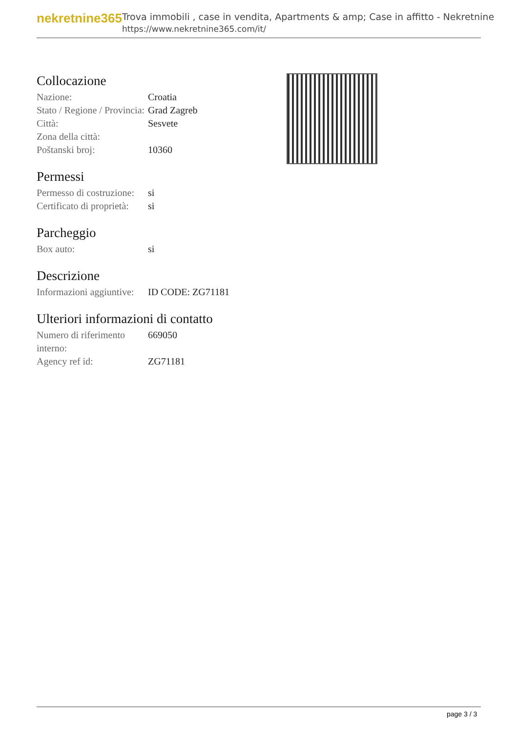nekretnine365
Trova immobili , case in vendita, Apartments & amp; Case in affitto - Nekretnine
https://www.nekretnine365.com/it/
Collocazione
| Nazione: | Croatia |
| Stato / Regione / Provincia: | Grad Zagreb |
| Città: | Sesvete |
| Zona della città: | |
| Poštanski broj: | 10360 |
Permessi
| Permesso di costruzione: | si |
| Certificato di proprietà: | si |
Parcheggio
| Box auto: | si |
Descrizione
| Informazioni aggiuntive: | ID CODE: ZG71181 |
Ulteriori informazioni di contatto
| Numero di riferimento interno: | 669050 |
| Agency ref id: | ZG71181 |
page 3 / 3